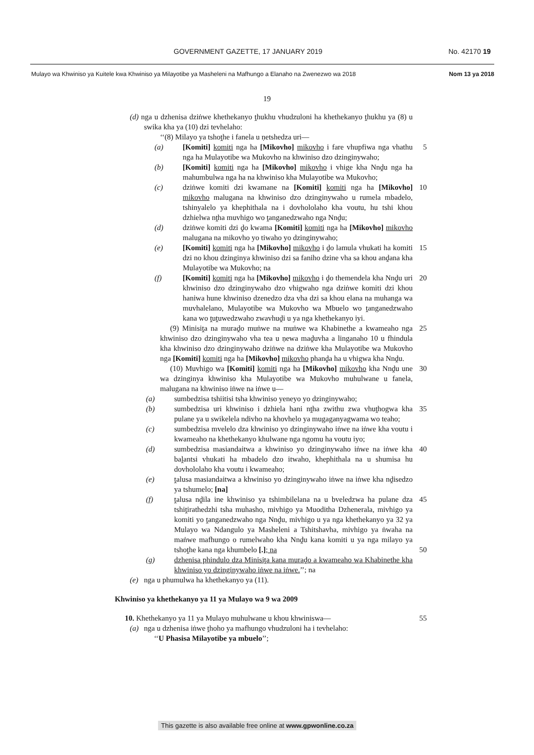GOVERNMENT GAZETTE, 17 JANUARY 2019 No. 42170 19
Mulayo wa Khwiniso ya Kuitele kwa Khwiniso ya Milayotibe ya Masheleni na Mafhungo a Elanaho na Zwenezwo wa 2018 Nom 13 ya 2018
19
(d) nga u dzhenisa dziṅwe khethekanyo ṱhukhu vhudzuloni ha khethekanyo ṱhukhu ya (8) u swika kha ya (10) dzi tevhelaho:
‘‘(8) Milayo ya tshoṱhe i fanela u ṇetshedza uri—
(a) [Komiti] komiti nga ha [Mikovho] mikovho i fare vhupfiwa nga vhathu nga ha Mulayotibe wa Mukovho na khwiniso dzo dzinginywaho;
5
(b) [Komiti] komiti nga ha [Mikovho] mikovho i vhige kha Nnḓu nga ha mahumbulwa nga ha na khwiniso kha Mulayotibe wa Mukovho;
(c) dziṅwe komiti dzi kwamane na [Komiti] komiti nga ha [Mikovho] mikovho malugana na khwiniso dzo dzinginywaho u rumela mbadelo, tshinyalelo ya khephithala na i dovhololaho kha voutu, hu tshi khou dzhielwa nṱha muvhigo wo ṱanganedzwaho nga Nnḓu;
10
(d) dziṅwe komiti dzi ḓo kwama [Komiti] komiti nga ha [Mikovho] mikovho malugana na mikovho yo tiwaho yo dzinginywaho;
(e) [Komiti] komiti nga ha [Mikovho] mikovho i ḓo lamula vhukati ha komiti dzi no khou dzinginya khwiniso dzi sa faniho dzine vha sa khou anḓana kha Mulayotibe wa Mukovho; na
15
(f) [Komiti] komiti nga ha [Mikovho] mikovho i ḓo themendela kha Nnḓu uri khwiniso dzo dzinginywaho dzo vhigwaho nga dziṅwe komiti dzi khou haniwa hune khwiniso dzenedzo dza vha dzi sa khou elana na muhanga wa muvhalelano, Mulayotibe wa Mukovho wa Mbuelo wo ṱanganedzwaho kana wo ṱuṱuwedzwaho zwavhuḓi u ya nga khethekanyo iyi.
20
(9) Minisiṱa na muraḓo muṅwe na muṅwe wa Khabinethe a kwameaho nga khwiniso dzo dzinginywaho vha tea u ṇewa maḓuvha a linganaho 10 u fhindula kha khwiniso dzo dzinginywaho dziṅwe na dziṅwe kha Mulayotibe wa Mukovho nga [Komiti] komiti nga ha [Mikovho] mikovho phanḓa ha u vhigwa kha Nnḓu.
25
(10) Muvhigo wa [Komiti] komiti nga ha [Mikovho] mikovho kha Nnḓu une wa dzinginya khwiniso kha Mulayotibe wa Mukovho muhulwane u fanela, malugana na khwiniso iṅwe na iṅwe u—
30
(a) sumbedzisa tshiitisi tsha khwiniso yeneyo yo dzinginywaho;
(b) sumbedzisa uri khwiniso i dzhiela hani nṱha zwithu zwa vhuṱhogwa kha pulane ya u swikelela ndivho na khovhelo ya mugaganyagwama wo teaho;
35
(c) sumbedzisa mvelelo dza khwiniso yo dzinginywaho iṅwe na iṅwe kha voutu i kwameaho na khethekanyo khulwane nga ngomu ha voutu iyo;
(d) sumbedzisa masiandaitwa a khwiniso yo dzinginywaho iṅwe na iṅwe kha baḽantsi vhukati ha mbadelo dzo itwaho, khephithala na u shumisa hu dovhololaho kha voutu i kwameaho;
40
(e) ṱalusa masiandaitwa a khwiniso yo dzinginywaho iṅwe na iṅwe kha nḓisedzo ya tshumelo; [na]
(f) ṱalusa nḓila ine khwiniso ya tshimbilelana na u bveledzwa ha pulane dza tshiṱirathedzhi tsha muhasho, mivhigo ya Muoditha Dzhenerala, mivhigo ya komiti yo ṱanganedzwaho nga Nnḓu, mivhigo u ya nga khethekanyo ya 32 ya Mulayo wa Ndangulo ya Masheleni a Tshitshavha, mivhigo ya ṅwaha na maṅwe mafhungo o rumelwaho kha Nnḓu kana komiti u ya nga milayo ya tshoṱhe kana nga khumbelo [.]; na
45
50
(g) dzhenisa phindulo dza Minisiṱa kana muraḓo a kwameaho wa Khabinethe kha khwiniso yo dzinginywaho iṅwe na iṅwe.’’; na
(e) nga u phumulwa ha khethekanyo ya (11).
Khwiniso ya khethekanyo ya 11 ya Mulayo wa 9 wa 2009
10. Khethekanyo ya 11 ya Mulayo muhulwane u khou khwiniswa—
55
(a) nga u dzhenisa iṅwe ṱhoho ya mafhungo vhudzuloni ha i tevhelaho:
‘‘U Phasisa Milayotibe ya mbuelo’’;
This gazette is also available free online at www.gpwonline.co.za